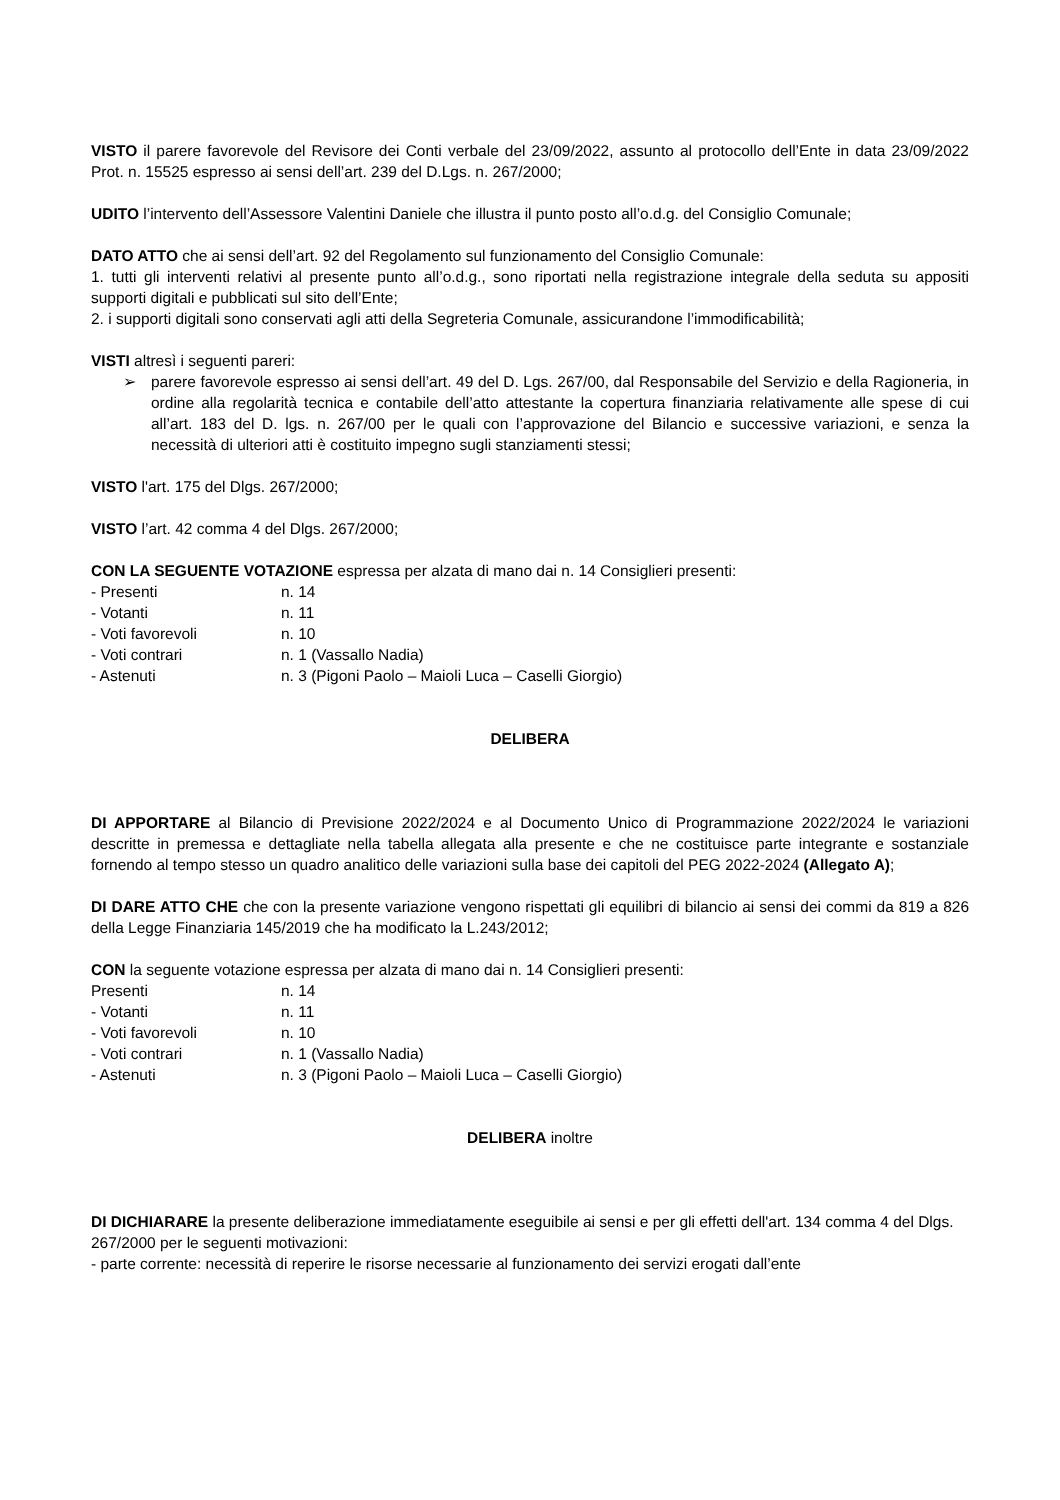VISTO il parere favorevole del Revisore dei Conti verbale del 23/09/2022, assunto al protocollo dell’Ente in data 23/09/2022 Prot. n. 15525 espresso ai sensi dell’art. 239 del D.Lgs. n. 267/2000;
UDITO l’intervento dell’Assessore Valentini Daniele che illustra il punto posto all’o.d.g. del Consiglio Comunale;
DATO ATTO che ai sensi dell’art. 92 del Regolamento sul funzionamento del Consiglio Comunale:
1. tutti gli interventi relativi al presente punto all’o.d.g., sono riportati nella registrazione integrale della seduta su appositi supporti digitali e pubblicati sul sito dell’Ente;
2. i supporti digitali sono conservati agli atti della Segreteria Comunale, assicurandone l’immodificabilità;
VISTI altresì i seguenti pareri:
➢ parere favorevole espresso ai sensi dell’art. 49 del D. Lgs. 267/00, dal Responsabile del Servizio e della Ragioneria, in ordine alla regolarità tecnica e contabile dell’atto attestante la copertura finanziaria relativamente alle spese di cui all’art. 183 del D. lgs. n. 267/00 per le quali con l’approvazione del Bilancio e successive variazioni, e senza la necessità di ulteriori atti è costituito impegno sugli stanziamenti stessi;
VISTO l'art. 175 del Dlgs. 267/2000;
VISTO l’art. 42 comma 4 del Dlgs. 267/2000;
CON LA SEGUENTE VOTAZIONE espressa per alzata di mano dai n. 14 Consiglieri presenti:
- Presenti n. 14
- Votanti n. 11
- Voti favorevoli n. 10
- Voti contrari n. 1 (Vassallo Nadia)
- Astenuti n. 3 (Pigoni Paolo – Maioli Luca – Caselli Giorgio)
DELIBERA
DI APPORTARE al Bilancio di Previsione 2022/2024 e al Documento Unico di Programmazione 2022/2024 le variazioni descritte in premessa e dettagliate nella tabella allegata alla presente e che ne costituisce parte integrante e sostanziale fornendo al tempo stesso un quadro analitico delle variazioni sulla base dei capitoli del PEG 2022-2024 (Allegato A);
DI DARE ATTO CHE che con la presente variazione vengono rispettati gli equilibri di bilancio ai sensi dei commi da 819 a 826 della Legge Finanziaria 145/2019 che ha modificato la L.243/2012;
CON la seguente votazione espressa per alzata di mano dai n. 14 Consiglieri presenti:
Presenti n. 14
- Votanti n. 11
- Voti favorevoli n. 10
- Voti contrari n. 1 (Vassallo Nadia)
- Astenuti n. 3 (Pigoni Paolo – Maioli Luca – Caselli Giorgio)
DELIBERA inoltre
DI DICHIARARE la presente deliberazione immediatamente eseguibile ai sensi e per gli effetti dell'art. 134 comma 4 del Dlgs. 267/2000 per le seguenti motivazioni:
- parte corrente: necessità di reperire le risorse necessarie al funzionamento dei servizi erogati dall’ente